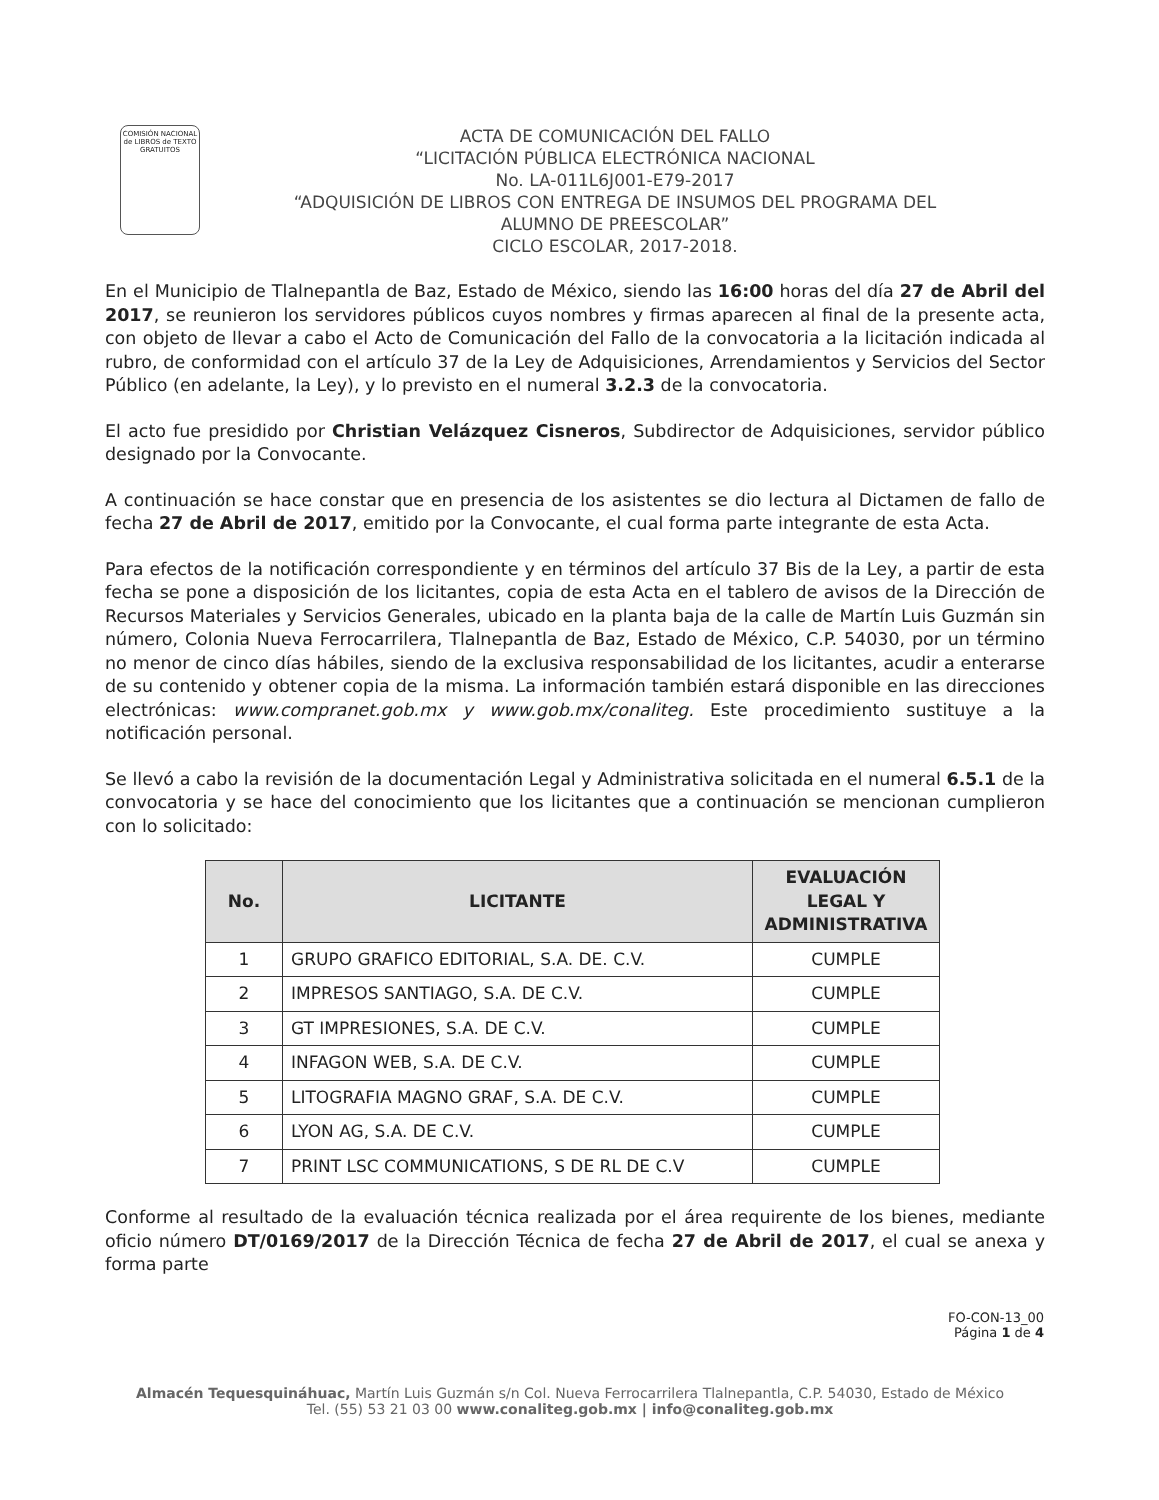COMISIÓN NACIONAL de LIBROS de TEXTO GRATUITOS
ACTA DE COMUNICACIÓN DEL FALLO
“LICITACIÓN PÚBLICA ELECTRÓNICA NACIONAL
No. LA-011L6J001-E79-2017
“ADQUISICIÓN DE LIBROS CON ENTREGA DE INSUMOS DEL PROGRAMA DEL
ALUMNO DE PREESCOLAR”
CICLO ESCOLAR, 2017-2018.
En el Municipio de Tlalnepantla de Baz, Estado de México, siendo las 16:00 horas del día 27 de Abril del 2017, se reunieron los servidores públicos cuyos nombres y firmas aparecen al final de la presente acta, con objeto de llevar a cabo el Acto de Comunicación del Fallo de la convocatoria a la licitación indicada al rubro, de conformidad con el artículo 37 de la Ley de Adquisiciones, Arrendamientos y Servicios del Sector Público (en adelante, la Ley), y lo previsto en el numeral 3.2.3 de la convocatoria.
El acto fue presidido por Christian Velázquez Cisneros, Subdirector de Adquisiciones, servidor público designado por la Convocante.
A continuación se hace constar que en presencia de los asistentes se dio lectura al Dictamen de fallo de fecha 27 de Abril de 2017, emitido por la Convocante, el cual forma parte integrante de esta Acta.
Para efectos de la notificación correspondiente y en términos del artículo 37 Bis de la Ley, a partir de esta fecha se pone a disposición de los licitantes, copia de esta Acta en el tablero de avisos de la Dirección de Recursos Materiales y Servicios Generales, ubicado en la planta baja de la calle de Martín Luis Guzmán sin número, Colonia Nueva Ferrocarrilera, Tlalnepantla de Baz, Estado de México, C.P. 54030, por un término no menor de cinco días hábiles, siendo de la exclusiva responsabilidad de los licitantes, acudir a enterarse de su contenido y obtener copia de la misma. La información también estará disponible en las direcciones electrónicas: www.compranet.gob.mx y www.gob.mx/conaliteg. Este procedimiento sustituye a la notificación personal.
Se llevó a cabo la revisión de la documentación Legal y Administrativa solicitada en el numeral 6.5.1 de la convocatoria y se hace del conocimiento que los licitantes que a continuación se mencionan cumplieron con lo solicitado:
| No. | LICITANTE | EVALUACIÓN LEGAL Y ADMINISTRATIVA |
| --- | --- | --- |
| 1 | GRUPO GRAFICO EDITORIAL, S.A. DE. C.V. | CUMPLE |
| 2 | IMPRESOS SANTIAGO, S.A. DE C.V. | CUMPLE |
| 3 | GT IMPRESIONES, S.A. DE C.V. | CUMPLE |
| 4 | INFAGON WEB, S.A. DE C.V. | CUMPLE |
| 5 | LITOGRAFIA MAGNO GRAF, S.A. DE C.V. | CUMPLE |
| 6 | LYON AG, S.A. DE C.V. | CUMPLE |
| 7 | PRINT LSC COMMUNICATIONS, S DE RL DE C.V | CUMPLE |
Conforme al resultado de la evaluación técnica realizada por el área requirente de los bienes, mediante oficio número DT/0169/2017 de la Dirección Técnica de fecha 27 de Abril de 2017, el cual se anexa y forma parte
FO-CON-13_00
Página 1 de 4
Almacén Tequesquináhuac, Martín Luis Guzmán s/n Col. Nueva Ferrocarrilera Tlalnepantla, C.P. 54030, Estado de México
Tel. (55) 53 21 03 00 www.conaliteg.gob.mx | info@conaliteg.gob.mx